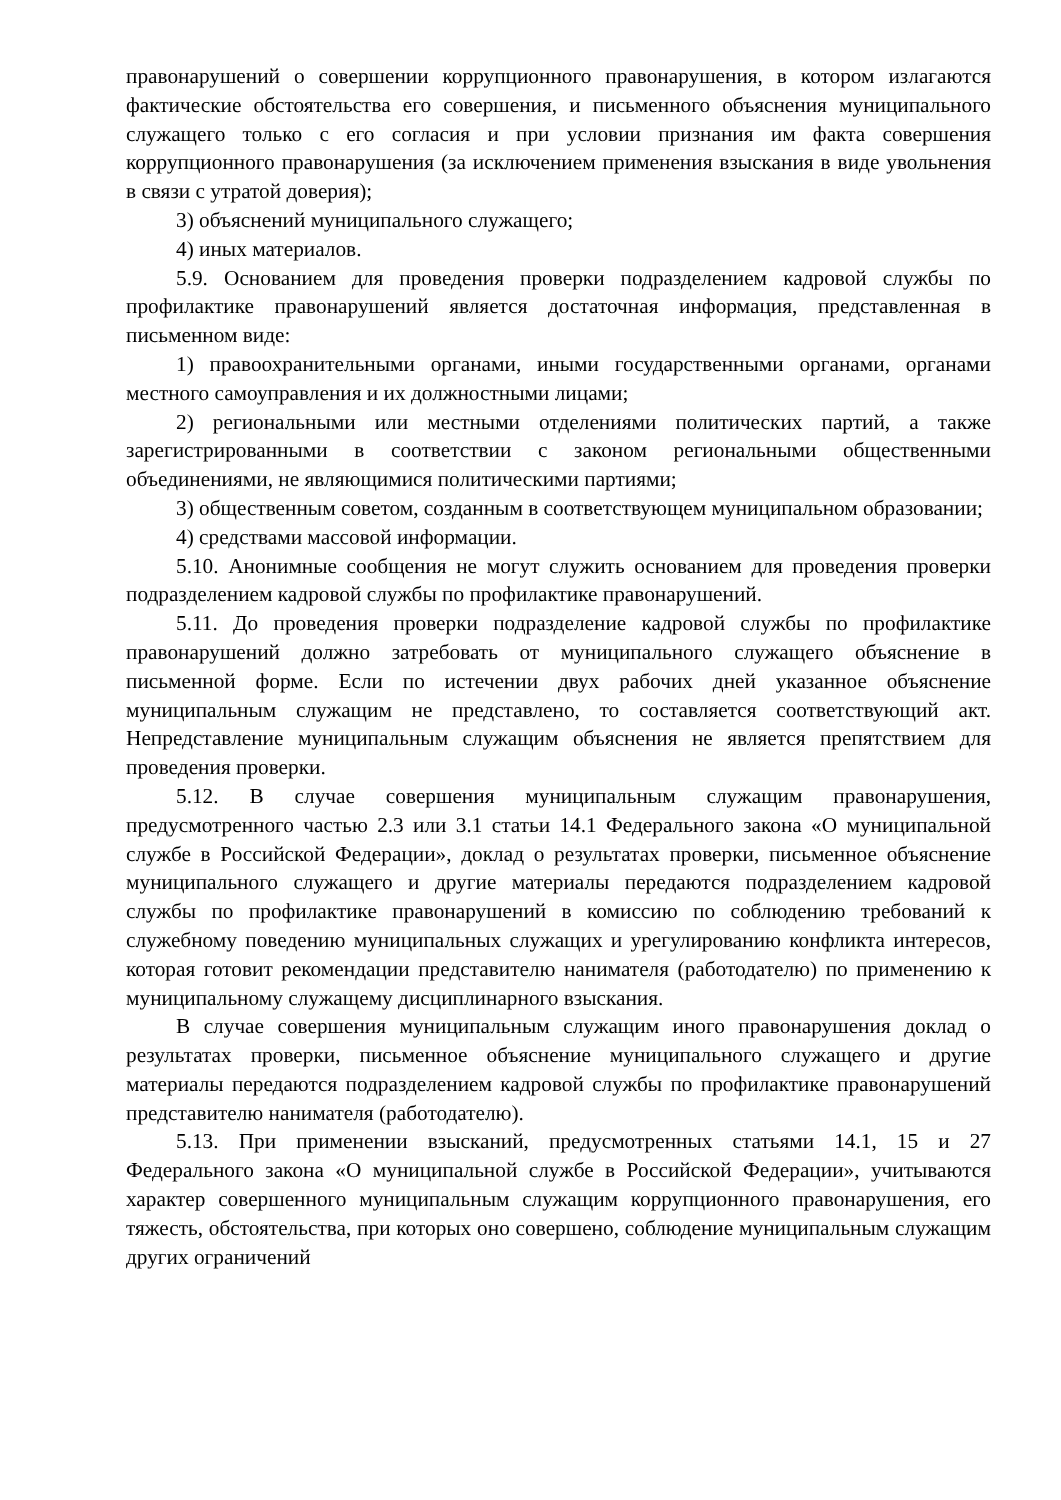правонарушений о совершении коррупционного правонарушения, в котором излагаются фактические обстоятельства его совершения, и письменного объяснения муниципального служащего только с его согласия и при условии признания им факта совершения коррупционного правонарушения (за исключением применения взыскания в виде увольнения в связи с утратой доверия);
3) объяснений муниципального служащего;
4) иных материалов.
5.9. Основанием для проведения проверки подразделением кадровой службы по профилактике правонарушений является достаточная информация, представленная в письменном виде:
1) правоохранительными органами, иными государственными органами, органами местного самоуправления и их должностными лицами;
2) региональными или местными отделениями политических партий, а также зарегистрированными в соответствии с законом региональными общественными объединениями, не являющимися политическими партиями;
3) общественным советом, созданным в соответствующем муниципальном образовании;
4) средствами массовой информации.
5.10. Анонимные сообщения не могут служить основанием для проведения проверки подразделением кадровой службы по профилактике правонарушений.
5.11. До проведения проверки подразделение кадровой службы по профилактике правонарушений должно затребовать от муниципального служащего объяснение в письменной форме. Если по истечении двух рабочих дней указанное объяснение муниципальным служащим не представлено, то составляется соответствующий акт. Непредставление муниципальным служащим объяснения не является препятствием для проведения проверки.
5.12. В случае совершения муниципальным служащим правонарушения, предусмотренного частью 2.3 или 3.1 статьи 14.1 Федерального закона «О муниципальной службе в Российской Федерации», доклад о результатах проверки, письменное объяснение муниципального служащего и другие материалы передаются подразделением кадровой службы по профилактике правонарушений в комиссию по соблюдению требований к служебному поведению муниципальных служащих и урегулированию конфликта интересов, которая готовит рекомендации представителю нанимателя (работодателю) по применению к муниципальному служащему дисциплинарного взыскания.
В случае совершения муниципальным служащим иного правонарушения доклад о результатах проверки, письменное объяснение муниципального служащего и другие материалы передаются подразделением кадровой службы по профилактике правонарушений представителю нанимателя (работодателю).
5.13. При применении взысканий, предусмотренных статьями 14.1, 15 и 27 Федерального закона «О муниципальной службе в Российской Федерации», учитываются характер совершенного муниципальным служащим коррупционного правонарушения, его тяжесть, обстоятельства, при которых оно совершено, соблюдение муниципальным служащим других ограничений